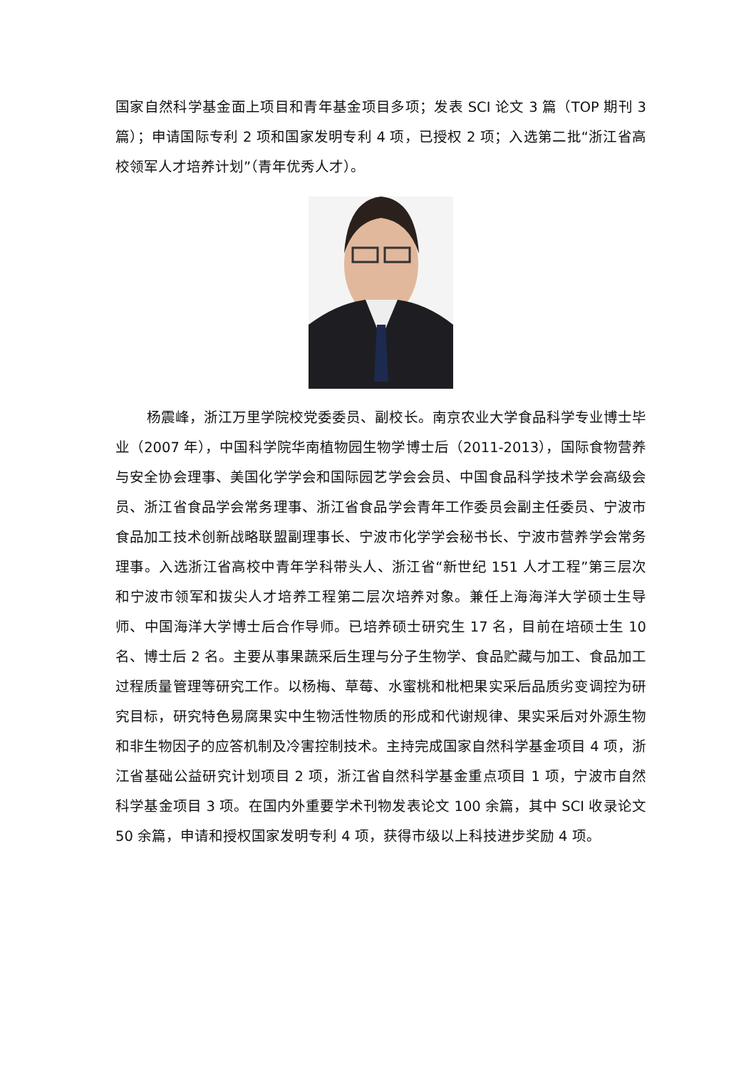国家自然科学基金面上项目和青年基金项目多项；发表 SCI 论文 3 篇（TOP 期刊 3 篇）；申请国际专利 2 项和国家发明专利 4 项，已授权 2 项；入选第二批“浙江省高校领军人才培养计划”（青年优秀人才）。
杨震峰，浙江万里学院校党委委员、副校长。南京农业大学食品科学专业博士毕业（2007 年），中国科学院华南植物园生物学博士后（2011-2013），国际食物营养与安全协会理事、美国化学学会和国际园艺学会会员、中国食品科学技术学会高级会员、浙江省食品学会常务理事、浙江省食品学会青年工作委员会副主任委员、宁波市食品加工技术创新战略联盟副理事长、宁波市化学学会秘书长、宁波市营养学会常务理事。入选浙江省高校中青年学科带头人、浙江省“新世纪 151 人才工程”第三层次和宁波市领军和拔尖人才培养工程第二层次培养对象。兼任上海海洋大学硕士生导师、中国海洋大学博士后合作导师。已培养硕士研究生 17 名，目前在培硕士生 10 名、博士后 2 名。主要从事果蔬采后生理与分子生物学、食品贮藏与加工、食品加工过程质量管理等研究工作。以杨梅、草莓、水蜜桃和枇杷果实采后品质劣变调控为研究目标，研究特色易腐果实中生物活性物质的形成和代谢规律、果实采后对外源生物和非生物因子的应答机制及冷害控制技术。主持完成国家自然科学基金项目 4 项，浙江省基础公益研究计划项目 2 项，浙江省自然科学基金重点项目 1 项，宁波市自然科学基金项目 3 项。在国内外重要学术刊物发表论文 100 余篇，其中 SCI 收录论文 50 余篇，申请和授权国家发明专利 4 项，获得市级以上科技进步奖励 4 项。